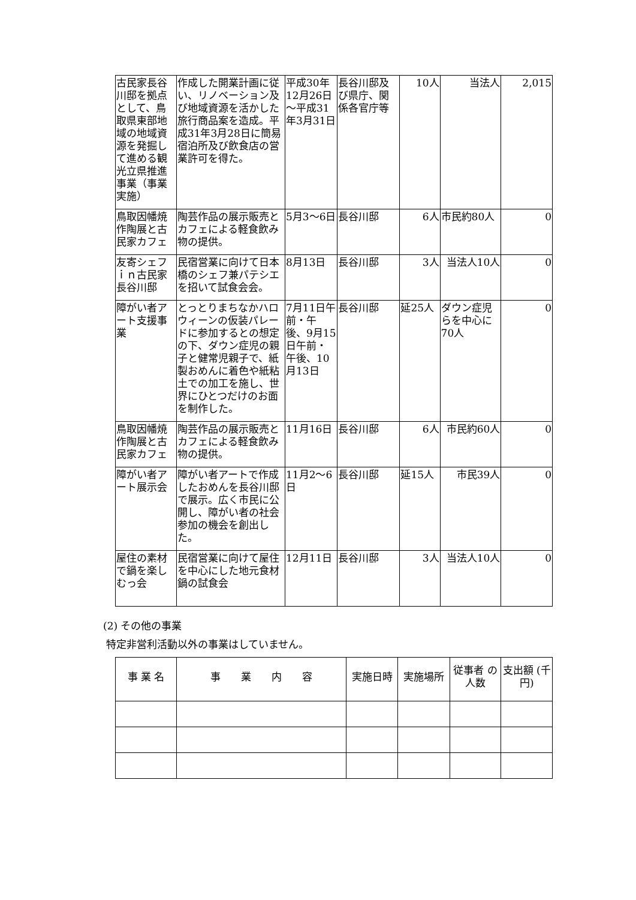| 古民家長谷川邸を拠点として、鳥取県東部地域の地域資源を発掘して進める観光立県推進事業（事業実施） | 作成した開業計画に従い、リノベーション及び地域資源を活かした旅行商品案を造成。平成31年3月28日に簡易宿泊所及び飲食店の営業許可を得た。 | 平成30年12月26日～平成31年3月31日 | 長谷川邸及び県庁、関係各官庁等 | 10人 | 当法人 | 2,015 |
| 鳥取因幡焼作陶展と古民家カフェ | 陶芸作品の展示販売とカフェによる軽食飲み物の提供。 | 5月3～6日 | 長谷川邸 | 6人 | 市民約80人 | 0 |
| 友寄シェフｉｎ古民家長谷川邸 | 民宿営業に向けて日本橋のシェフ兼パテシエを招いて試食会会。 | 8月13日 | 長谷川邸 | 3人 | 当法人10人 | 0 |
| 障がい者アート支援事業 | とっとりまちなかハロウィーンの仮装パレードに参加するとの想定の下、ダウン症児の親子と健常児親子で、紙製おめんに着色や紙粘土での加工を施し、世界にひとつだけのお面を制作した。 | 7月11日午前・午後、9月15日午前・午後、10月13日 | 長谷川邸 | 延25人 | ダウン症児らを中心に70人 | 0 |
| 鳥取因幡焼作陶展と古民家カフェ | 陶芸作品の展示販売とカフェによる軽食飲み物の提供。 | 11月16日 | 長谷川邸 | 6人 | 市民約60人 | 0 |
| 障がい者アート展示会 | 障がい者アートで作成したおめんを長谷川邸で展示。広く市民に公開し、障がい者の社会参加の機会を創出した。 | 11月2～6日 | 長谷川邸 | 延15人 | 市民39人 | 0 |
| 屋住の素材で鍋を楽しむっ会 | 民宿営業に向けて屋住を中心にした地元食材鍋の試食会 | 12月11日 | 長谷川邸 | 3人 | 当法人10人 | 0 |
(2) その他の事業
特定非営利活動以外の事業はしていません。
| 事 業 名 | 事 業 内 容 | 実施日時 | 実施場所 | 従事者 の人数 | 支出額 (千円) |
| --- | --- | --- | --- | --- | --- |